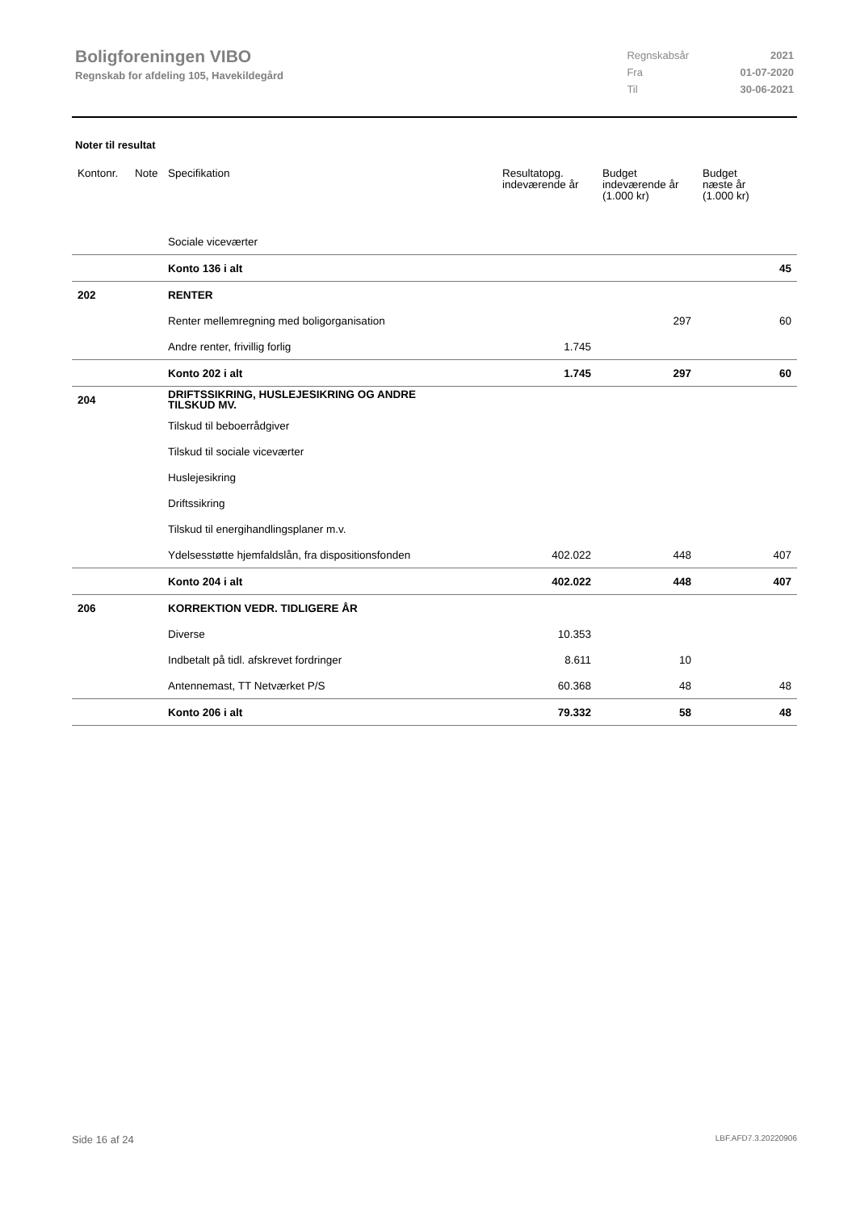Boligforeningen VIBO
Regnskab for afdeling 105, Havekildegård
| Regnskabsår | 2021 |
| Fra | 01-07-2020 |
| Til | 30-06-2021 |
Noter til resultat
| Kontonr. | Note | Specifikation | Resultatopg. indeværende år | Budget indeværende år (1.000 kr) | Budget næste år (1.000 kr) |
| --- | --- | --- | --- | --- | --- |
| | | Sociale viceværter | | | |
| | | Konto 136 i alt | | | 45 |
| 202 | | RENTER | | | |
| | | Renter mellemregning med boligorganisation | | 297 | 60 |
| | | Andre renter, frivillig forlig | 1.745 | | |
| | | Konto 202 i alt | 1.745 | 297 | 60 |
| 204 | | DRIFTSSIKRING, HUSLEJESIKRING OG ANDRE TILSKUD MV. | | | |
| | | Tilskud til beboerrådgiver | | | |
| | | Tilskud til sociale viceværter | | | |
| | | Huslejesikring | | | |
| | | Driftssikring | | | |
| | | Tilskud til energihandlingsplaner m.v. | | | |
| | | Ydelsesstøtte hjemfaldslån, fra dispositionsfonden | 402.022 | 448 | 407 |
| | | Konto 204 i alt | 402.022 | 448 | 407 |
| 206 | | KORREKTION VEDR. TIDLIGERE ÅR | | | |
| | | Diverse | 10.353 | | |
| | | Indbetalt på tidl. afskrevet fordringer | 8.611 | 10 | |
| | | Antennemast, TT Netværket P/S | 60.368 | 48 | 48 |
| | | Konto 206 i alt | 79.332 | 58 | 48 |
Side 16 af 24 LBF.AFD7.3.20220906